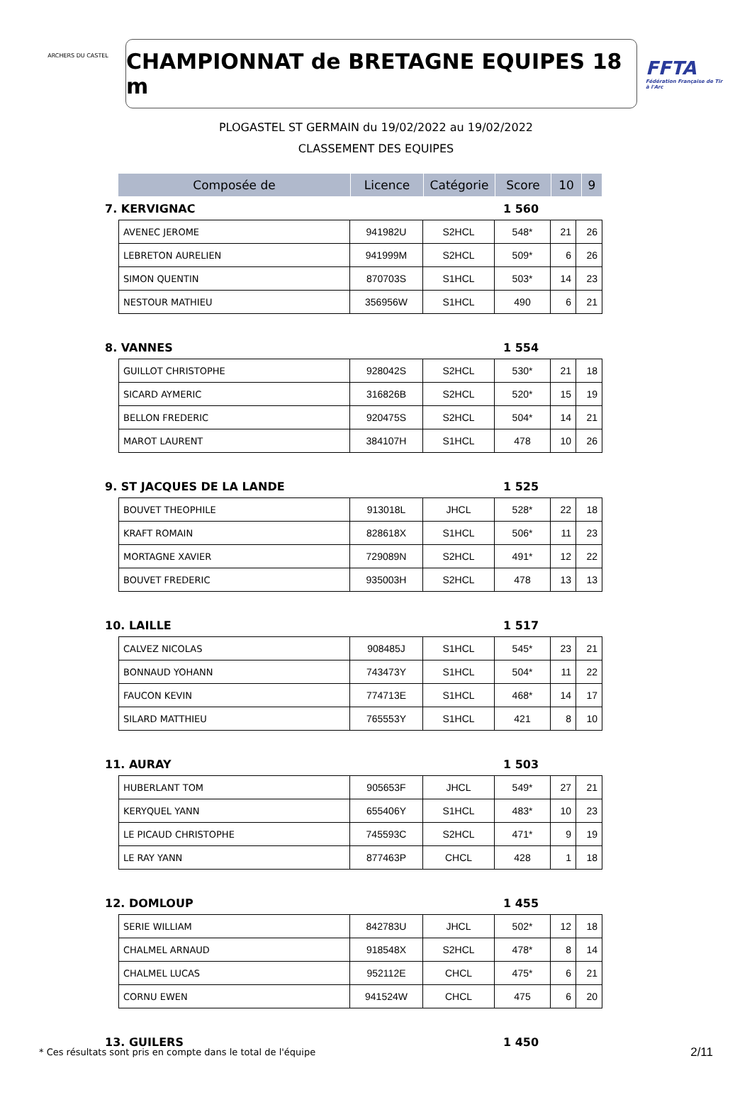ARCHERS DU CASTEL
CHAMPIONNAT de BRETAGNE EQUIPES 18 m
FFTA
Fédération Française de Tir à l'Arc
PLOGASTEL ST GERMAIN du 19/02/2022 au 19/02/2022
CLASSEMENT DES EQUIPES
| Composée de | Licence | Catégorie | Score | 10 | 9 |
| --- | --- | --- | --- | --- | --- |
7. KERVIGNAC 1 560
| AVENEC JEROME | 941982U | S2HCL | 548* | 21 | 26 |
| LEBRETON AURELIEN | 941999M | S2HCL | 509* | 6 | 26 |
| SIMON QUENTIN | 870703S | S1HCL | 503* | 14 | 23 |
| NESTOUR MATHIEU | 356956W | S1HCL | 490 | 6 | 21 |
8. VANNES 1 554
| GUILLOT CHRISTOPHE | 928042S | S2HCL | 530* | 21 | 18 |
| SICARD AYMERIC | 316826B | S2HCL | 520* | 15 | 19 |
| BELLON FREDERIC | 920475S | S2HCL | 504* | 14 | 21 |
| MAROT LAURENT | 384107H | S1HCL | 478 | 10 | 26 |
9. ST JACQUES DE LA LANDE 1 525
| BOUVET THEOPHILE | 913018L | JHCL | 528* | 22 | 18 |
| KRAFT ROMAIN | 828618X | S1HCL | 506* | 11 | 23 |
| MORTAGNE XAVIER | 729089N | S2HCL | 491* | 12 | 22 |
| BOUVET FREDERIC | 935003H | S2HCL | 478 | 13 | 13 |
10. LAILLE 1 517
| CALVEZ NICOLAS | 908485J | S1HCL | 545* | 23 | 21 |
| BONNAUD YOHANN | 743473Y | S1HCL | 504* | 11 | 22 |
| FAUCON KEVIN | 774713E | S1HCL | 468* | 14 | 17 |
| SILARD MATTHIEU | 765553Y | S1HCL | 421 | 8 | 10 |
11. AURAY 1 503
| HUBERLANT TOM | 905653F | JHCL | 549* | 27 | 21 |
| KERYQUEL YANN | 655406Y | S1HCL | 483* | 10 | 23 |
| LE PICAUD CHRISTOPHE | 745593C | S2HCL | 471* | 9 | 19 |
| LE RAY YANN | 877463P | CHCL | 428 | 1 | 18 |
12. DOMLOUP 1 455
| SERIE WILLIAM | 842783U | JHCL | 502* | 12 | 18 |
| CHALMEL ARNAUD | 918548X | S2HCL | 478* | 8 | 14 |
| CHALMEL LUCAS | 952112E | CHCL | 475* | 6 | 21 |
| CORNU EWEN | 941524W | CHCL | 475 | 6 | 20 |
13. GUILERS 1 450
* Ces résultats sont pris en compte dans le total de l'équipe
2/11